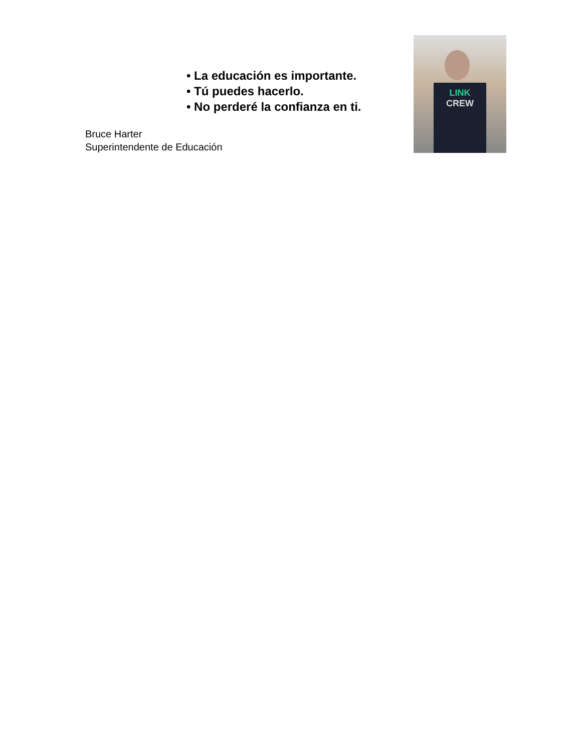• La educación es importante.
• Tú puedes hacerlo.
• No perderé la confianza en ti.
Bruce Harter
Superintendente de Educación
LINK
CREW